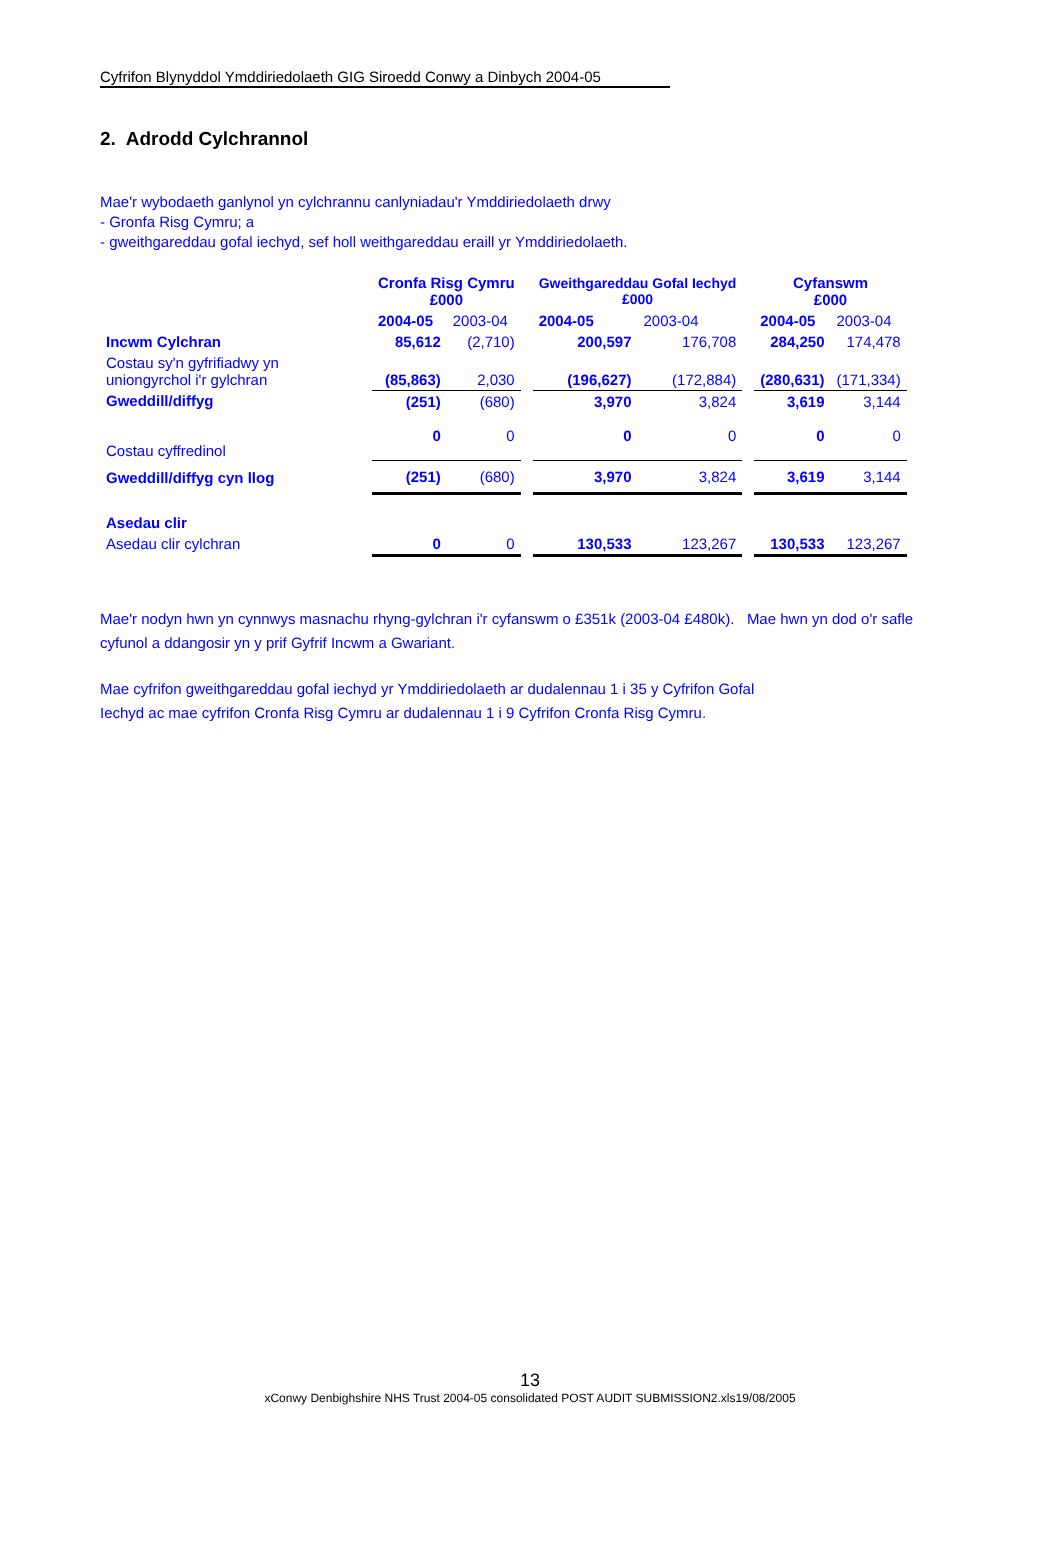Cyfrifon Blynyddol Ymddiriedolaeth GIG Siroedd Conwy a Dinbych 2004-05
2. Adrodd Cylchrannol
Mae'r wybodaeth ganlynol yn cylchrannu canlyniadau'r Ymddiriedolaeth drwy
- Gronfa Risg Cymru; a
- gweithgareddau gofal iechyd, sef holl weithgareddau eraill yr Ymddiriedolaeth.
| | Cronfa Risg Cymru £000 | | | Gweithgareddau Gofal Iechyd £000 | | | Cyfanswm £000 | |
| | 2004-05 | 2003-04 | | 2004-05 | 2003-04 | | 2004-05 | 2003-04 |
| Incwm Cylchran | 85,612 | (2,710) | | 200,597 | 176,708 | | 284,250 | 174,478 |
| Costau sy'n gyfrifiadwy yn uniongyrchol i'r gylchran | (85,863) | 2,030 | | (196,627) | (172,884) | | (280,631) | (171,334) |
| Gweddill/diffyg | (251) | (680) | | 3,970 | 3,824 | | 3,619 | 3,144 |
| Costau cyffredinol | 0 | 0 | | 0 | 0 | | 0 | 0 |
| Gweddill/diffyg cyn llog | (251) | (680) | | 3,970 | 3,824 | | 3,619 | 3,144 |
| Asedau clir | | | | | | | | |
| Asedau clir cylchran | 0 | 0 | | 130,533 | 123,267 | | 130,533 | 123,267 |
Mae'r nodyn hwn yn cynnwys masnachu rhyng-gylchran i'r cyfanswm o £351k (2003-04 £480k). Mae hwn yn dod o'r safle cyfunol a ddangosir yn y prif Gyfrif Incwm a Gwariant.
Mae cyfrifon gweithgareddau gofal iechyd yr Ymddiriedolaeth ar dudalennau 1 i 35 y Cyfrifon Gofal
Iechyd ac mae cyfrifon Cronfa Risg Cymru ar dudalennau 1 i 9 Cyfrifon Cronfa Risg Cymru.
13
xConwy Denbighshire NHS Trust 2004-05 consolidated POST AUDIT SUBMISSION2.xls19/08/2005